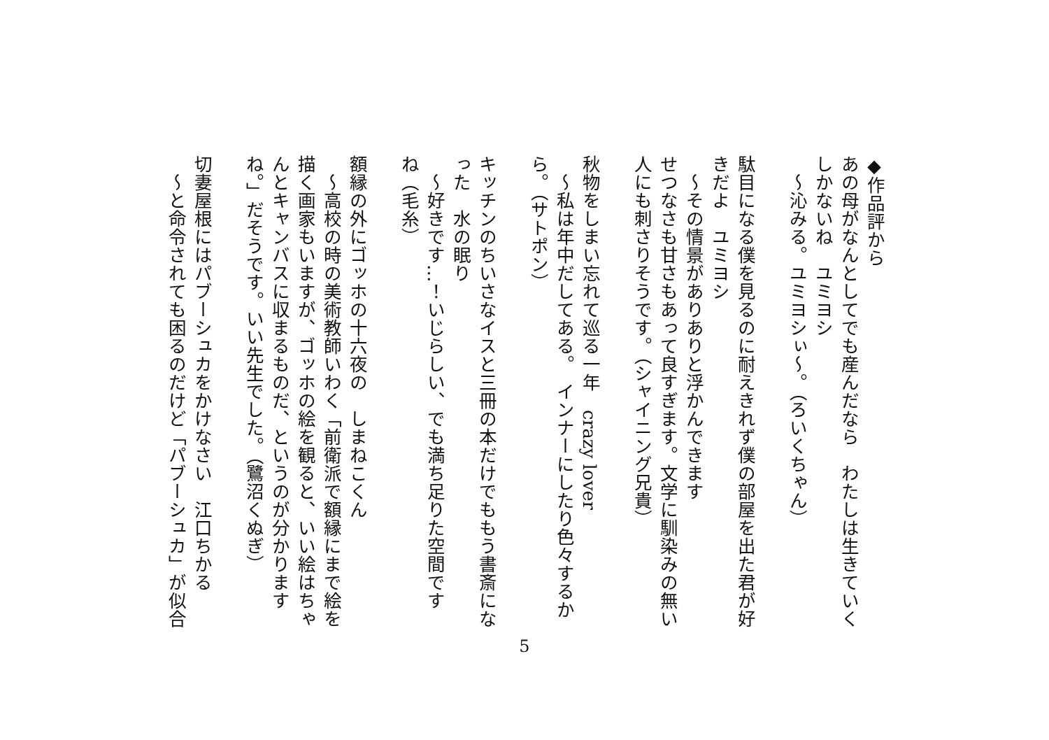◆作品評から
あの母がなんとしてでも産んだなら　わたしは生きていく
しかないね　ユミヨシ
　〜沁みる。ユミヨシぃ〜。（ろいくちゃん）
　
駄目になる僕を見るのに耐えきれず僕の部屋を出た君が好
きだよ　ユミヨシ
　〜その情景がありありと浮かんできます
せつなさも甘さもあって良すぎます。文学に馴染みの無い
人にも刺さりそうです。（シャイニング兄貴）
　
秋物をしまい忘れて巡る一年　crazy lover
　〜私は年中だしてある。　インナーにしたり色々するか
ら。（サトポン）
　
キッチンのちいさなイスと三冊の本だけでももう書斎にな
った　水の眠り
　〜好きです…！いじらしい、でも満ち足りた空間です
ね（毛糸）
　
額縁の外にゴッホの十六夜の　しまねこくん
　〜高校の時の美術教師いわく「前衛派で額縁にまで絵を
描く画家もいますが、ゴッホの絵を観ると、いい絵はちゃ
んとキャンバスに収まるものだ、というのが分かります
ね。」だそうです。いい先生でした。（鷺沼くぬぎ）
　
切妻屋根にはパブーシュカをかけなさい　江口ちかる
　〜と命令されても困るのだけど「パブーシュカ」が似合
5